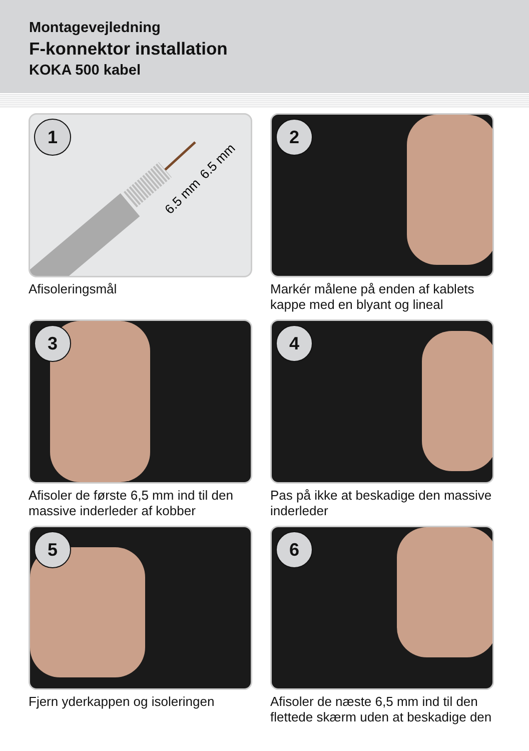Montagevejledning
F-konnektor installation
KOKA 500 kabel
6.5 mm
6.5 mm
1
Afisoleringsmål
2
Markér målene på enden af kablets kappe med en blyant og lineal
3
Afisoler de første 6,5 mm ind til den massive inderleder af kobber
4
Pas på ikke at beskadige den massive inderleder
5
Fjern yderkappen og isoleringen
6
Afisoler de næste 6,5 mm ind til den flettede skærm uden at beskadige den